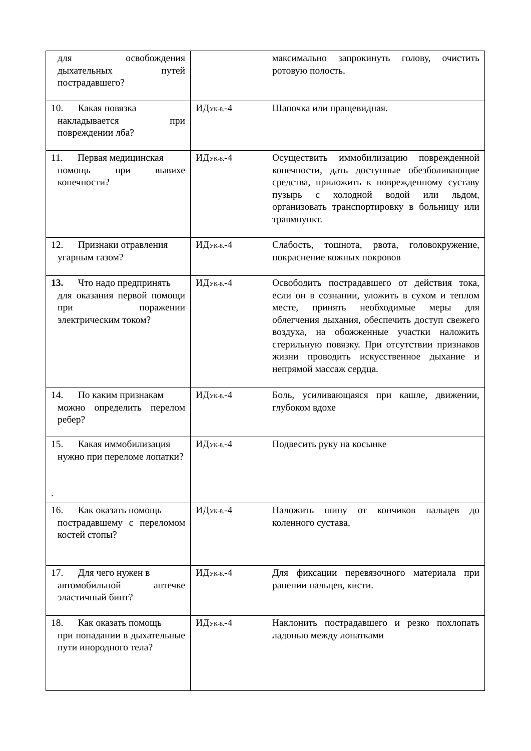| для освобождения дыхательных путей пострадавшего? | | максимально запрокинуть голову, очистить ротовую полость. |
| 10. Какая повязка накладывается при повреждении лба? | ИД<sub>УК-8.</sub>-4 | Шапочка или пращевидная. |
| 11. Первая медицинская помощь при вывихе конечности? | ИД<sub>УК-8.</sub>-4 | Осуществить иммобилизацию поврежденной конечности, дать доступные обезболивающие средства, приложить к поврежденному суставу пузырь с холодной водой или льдом, организовать транспортировку в больницу или травмпункт. |
| 12. Признаки отравления угарным газом? | ИД<sub>УК-8.</sub>-4 | Слабость, тошнота, рвота, головокружение, покраснение кожных покровов |
| 13. Что надо предпринять для оказания первой помощи при поражении электрическим током? | ИД<sub>УК-8.</sub>-4 | Освободить пострадавшего от действия тока, если он в сознании, уложить в сухом и теплом месте, принять необходимые меры для облегчения дыхания, обеспечить доступ свежего воздуха, на обожженные участки наложить стерильную повязку. При отсутствии признаков жизни проводить искусственное дыхание и непрямой массаж сердца. |
| 14. По каким признакам можно определить перелом ребер? | ИД<sub>УК-8.</sub>-4 | Боль, усиливающаяся при кашле, движении, глубоком вдохе |
| 15. Какая иммобилизация нужно при переломе лопатки? . | ИД<sub>УК-8.</sub>-4 | Подвесить руку на косынке |
| 16. Как оказать помощь пострадавшему с переломом костей стопы? | ИД<sub>УК-8.</sub>-4 | Наложить шину от кончиков пальцев до коленного сустава. |
| 17. Для чего нужен в автомобильной аптечке эластичный бинт? | ИД<sub>УК-8.</sub>-4 | Для фиксации перевязочного материала при ранении пальцев, кисти. |
| 18. Как оказать помощь при попадании в дыхательные пути инородного тела? | ИД<sub>УК-8.</sub>-4 | Наклонить пострадавшего и резко похлопать ладонью между лопатками |